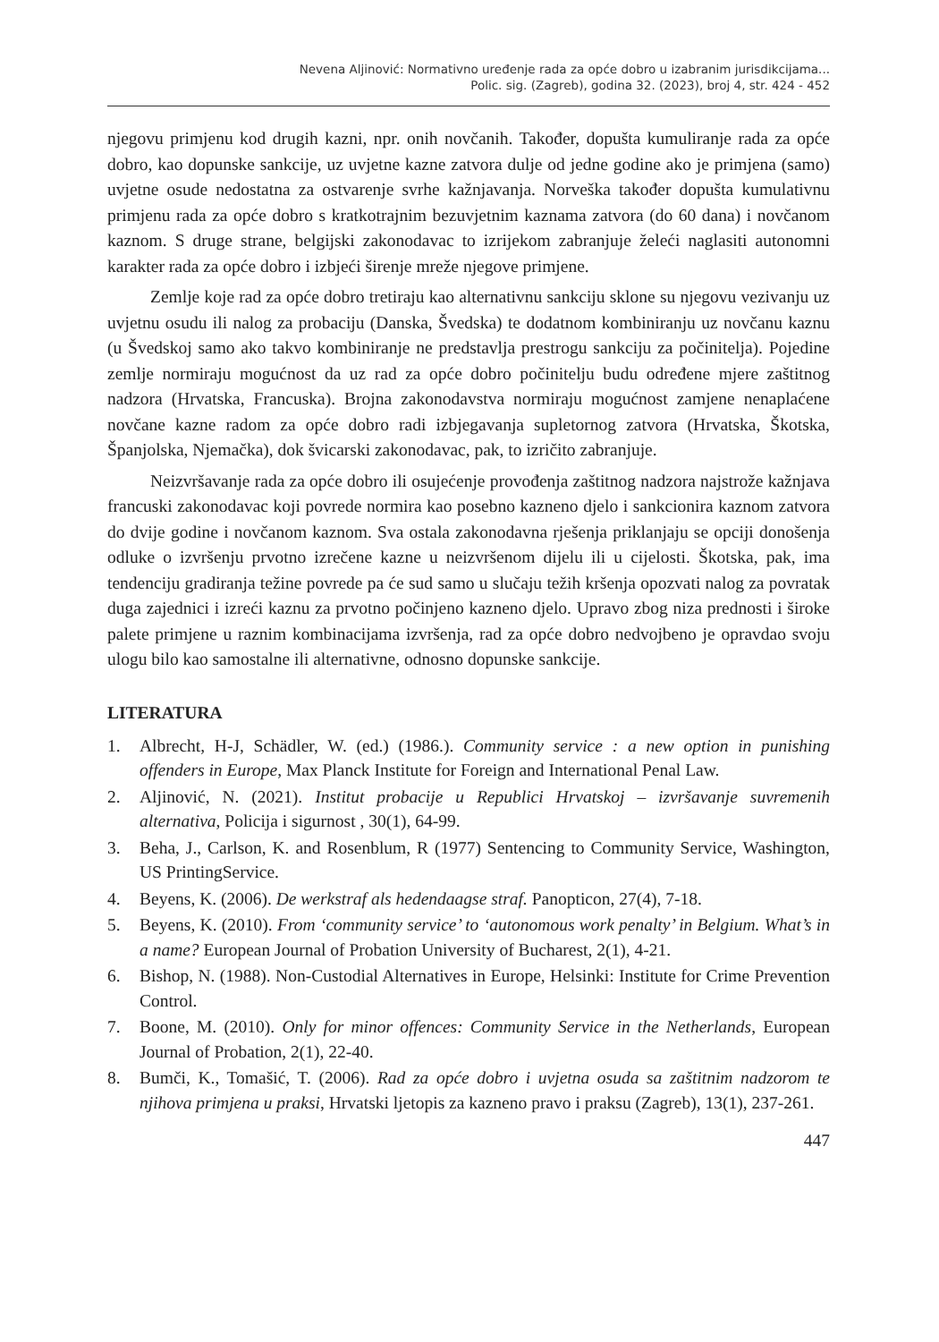Nevena Aljinović: Normativno uređenje rada za opće dobro u izabranim jurisdikcijama...
Polic. sig. (Zagreb), godina 32. (2023), broj 4, str. 424 - 452
njegovu primjenu kod drugih kazni, npr. onih novčanih. Također, dopušta kumuliranje rada za opće dobro, kao dopunske sankcije, uz uvjetne kazne zatvora dulje od jedne godine ako je primjena (samo) uvjetne osude nedostatna za ostvarenje svrhe kažnjavanja. Norveška također dopušta kumulativnu primjenu rada za opće dobro s kratkotrajnim bezuvjetnim kaznama zatvora (do 60 dana) i novčanom kaznom. S druge strane, belgijski zakonodavac to izrijekom zabranjuje želeći naglasiti autonomni karakter rada za opće dobro i izbjeći širenje mreže njegove primjene.
Zemlje koje rad za opće dobro tretiraju kao alternativnu sankciju sklone su njegovu vezivanju uz uvjetnu osudu ili nalog za probaciju (Danska, Švedska) te dodatnom kombiniranju uz novčanu kaznu (u Švedskoj samo ako takvo kombiniranje ne predstavlja prestrogu sankciju za počinitelja). Pojedine zemlje normiraju mogućnost da uz rad za opće dobro počinitelju budu određene mjere zaštitnog nadzora (Hrvatska, Francuska). Brojna zakonodavstva normiraju mogućnost zamjene nenaplaćene novčane kazne radom za opće dobro radi izbjegavanja supletornog zatvora (Hrvatska, Škotska, Španjolska, Njemačka), dok švicarski zakonodavac, pak, to izričito zabranjuje.
Neizvršavanje rada za opće dobro ili osujećenje provođenja zaštitnog nadzora najstrože kažnjava francuski zakonodavac koji povrede normira kao posebno kazneno djelo i sankcionira kaznom zatvora do dvije godine i novčanom kaznom. Sva ostala zakonodavna rješenja priklanjaju se opciji donošenja odluke o izvršenju prvotno izrečene kazne u neizvršenom dijelu ili u cijelosti. Škotska, pak, ima tendenciju gradiranja težine povrede pa će sud samo u slučaju težih kršenja opozvati nalog za povratak duga zajednici i izreći kaznu za prvotno počinjeno kazneno djelo. Upravo zbog niza prednosti i široke palete primjene u raznim kombinacijama izvršenja, rad za opće dobro nedvojbeno je opravdao svoju ulogu bilo kao samostalne ili alternativne, odnosno dopunske sankcije.
LITERATURA
1. Albrecht, H-J, Schädler, W. (ed.) (1986.). Community service : a new option in punishing offenders in Europe, Max Planck Institute for Foreign and International Penal Law.
2. Aljinović, N. (2021). Institut probacije u Republici Hrvatskoj – izvršavanje suvremenih alternativa, Policija i sigurnost , 30(1), 64-99.
3. Beha, J., Carlson, K. and Rosenblum, R (1977) Sentencing to Community Service, Washington, US PrintingService.
4. Beyens, K. (2006). De werkstraf als hedendaagse straf. Panopticon, 27(4), 7-18.
5. Beyens, K. (2010). From ‘community service’ to ‘autonomous work penalty’ in Belgium. What’s in a name? European Journal of Probation University of Bucharest, 2(1), 4-21.
6. Bishop, N. (1988). Non-Custodial Alternatives in Europe, Helsinki: Institute for Crime Prevention Control.
7. Boone, M. (2010). Only for minor offences: Community Service in the Netherlands, European Journal of Probation, 2(1), 22-40.
8. Bumči, K., Tomašić, T. (2006). Rad za opće dobro i uvjetna osuda sa zaštitnim nadzorom te njihova primjena u praksi, Hrvatski ljetopis za kazneno pravo i praksu (Zagreb), 13(1), 237-261.
447